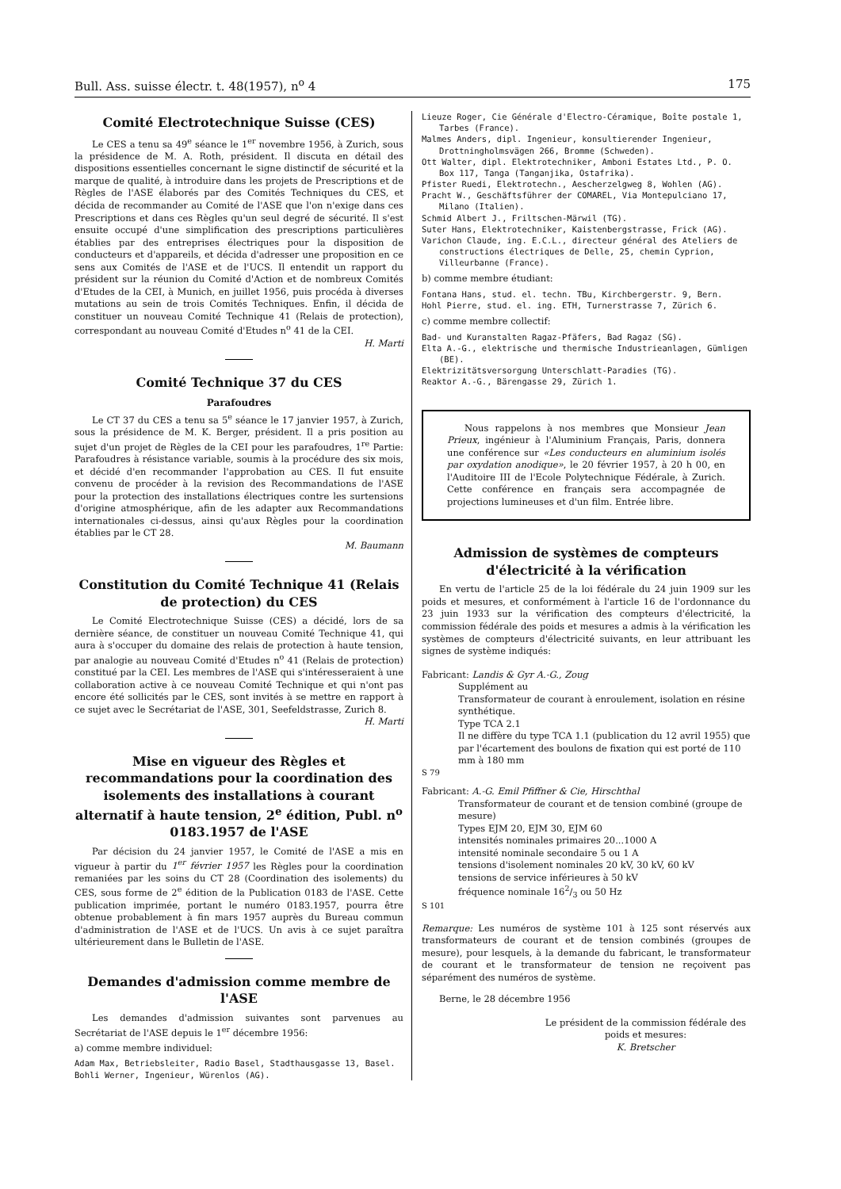Bull. Ass. suisse électr. t. 48(1957), n<sup>o</sup> 4 175
Comité Electrotechnique Suisse (CES)
Le CES a tenu sa 49<sup>e</sup> séance le 1<sup>er</sup> novembre 1956, à Zurich, sous la présidence de M. A. Roth, président. Il discuta en détail des dispositions essentielles concernant le signe distinctif de sécurité et la marque de qualité, à introduire dans les projets de Prescriptions et de Règles de l'ASE élaborés par des Comités Techniques du CES, et décida de recommander au Comité de l'ASE que l'on n'exige dans ces Prescriptions et dans ces Règles qu'un seul degré de sécurité. Il s'est ensuite occupé d'une simplification des prescriptions particulières établies par des entreprises électriques pour la disposition de conducteurs et d'appareils, et décida d'adresser une proposition en ce sens aux Comités de l'ASE et de l'UCS. Il entendit un rapport du président sur la réunion du Comité d'Action et de nombreux Comités d'Etudes de la CEI, à Munich, en juillet 1956, puis procéda à diverses mutations au sein de trois Comités Techniques. Enfin, il décida de constituer un nouveau Comité Technique 41 (Relais de protection), correspondant au nouveau Comité d'Etudes n<sup>o</sup> 41 de la CEI.
H. Marti
Comité Technique 37 du CES
Parafoudres
Le CT 37 du CES a tenu sa 5<sup>e</sup> séance le 17 janvier 1957, à Zurich, sous la présidence de M. K. Berger, président. Il a pris position au sujet d'un projet de Règles de la CEI pour les parafoudres, 1<sup>re</sup> Partie: Parafoudres à résistance variable, soumis à la procédure des six mois, et décidé d'en recommander l'approbation au CES. Il fut ensuite convenu de procéder à la revision des Recommandations de l'ASE pour la protection des installations électriques contre les surtensions d'origine atmosphérique, afin de les adapter aux Recommandations internationales ci-dessus, ainsi qu'aux Règles pour la coordination établies par le CT 28.
M. Baumann
Constitution du Comité Technique 41 (Relais de protection) du CES
Le Comité Electrotechnique Suisse (CES) a décidé, lors de sa dernière séance, de constituer un nouveau Comité Technique 41, qui aura à s'occuper du domaine des relais de protection à haute tension, par analogie au nouveau Comité d'Etudes n<sup>o</sup> 41 (Relais de protection) constitué par la CEI. Les membres de l'ASE qui s'intéresseraient à une collaboration active à ce nouveau Comité Technique et qui n'ont pas encore été sollicités par le CES, sont invités à se mettre en rapport à ce sujet avec le Secrétariat de l'ASE, 301, Seefeldstrasse, Zurich 8.
H. Marti
Mise en vigueur des Règles et recommandations pour la coordination des isolements des installations à courant alternatif à haute tension, 2<sup>e</sup> édition, Publ. n<sup>o</sup> 0183.1957 de l'ASE
Par décision du 24 janvier 1957, le Comité de l'ASE a mis en vigueur à partir du 1<sup>er</sup> février 1957 les Règles pour la coordination remaniées par les soins du CT 28 (Coordination des isolements) du CES, sous forme de 2<sup>e</sup> édition de la Publication 0183 de l'ASE. Cette publication imprimée, portant le numéro 0183.1957, pourra être obtenue probablement à fin mars 1957 auprès du Bureau commun d'administration de l'ASE et de l'UCS. Un avis à ce sujet paraîtra ultérieurement dans le Bulletin de l'ASE.
Demandes d'admission comme membre de l'ASE
Les demandes d'admission suivantes sont parvenues au Secrétariat de l'ASE depuis le 1<sup>er</sup> décembre 1956:
a) comme membre individuel:
Adam Max, Betriebsleiter, Radio Basel, Stadthausgasse 13, Basel.
Bohli Werner, Ingenieur, Würenlos (AG).
Lieuze Roger, Cie Générale d'Electro-Céramique, Boîte postale 1, Tarbes (France).
Malmes Anders, dipl. Ingenieur, konsultierender Ingenieur, Drottningholmsvägen 266, Bromme (Schweden).
Ott Walter, dipl. Elektrotechniker, Amboni Estates Ltd., P. O. Box 117, Tanga (Tanganjika, Ostafrika).
Pfister Ruedi, Elektrotechn., Aescherzelgweg 8, Wohlen (AG).
Pracht W., Geschäftsführer der COMAREL, Via Montepulciano 17, Milano (Italien).
Schmid Albert J., Friltschen-Märwil (TG).
Suter Hans, Elektrotechniker, Kaistenbergstrasse, Frick (AG).
Varichon Claude, ing. E.C.L., directeur général des Ateliers de constructions électriques de Delle, 25, chemin Cyprion, Villeurbanne (France).
b) comme membre étudiant:
Fontana Hans, stud. el. techn. TBu, Kirchbergerstr. 9, Bern.
Hohl Pierre, stud. el. ing. ETH, Turnerstrasse 7, Zürich 6.
c) comme membre collectif:
Bad- und Kuranstalten Ragaz-Pfäfers, Bad Ragaz (SG).
Elta A.-G., elektrische und thermische Industrieanlagen, Gümligen (BE).
Elektrizitätsversorgung Unterschlatt-Paradies (TG).
Reaktor A.-G., Bärengasse 29, Zürich 1.
Nous rappelons à nos membres que Monsieur Jean Prieux, ingénieur à l'Aluminium Français, Paris, donnera une conférence sur «Les conducteurs en aluminium isolés par oxydation anodique», le 20 février 1957, à 20 h 00, en l'Auditoire III de l'Ecole Polytechnique Fédérale, à Zurich. Cette conférence en français sera accompagnée de projections lumineuses et d'un film. Entrée libre.
Admission de systèmes de compteurs d'électricité à la vérification
En vertu de l'article 25 de la loi fédérale du 24 juin 1909 sur les poids et mesures, et conformément à l'article 16 de l'ordonnance du 23 juin 1933 sur la vérification des compteurs d'électricité, la commission fédérale des poids et mesures a admis à la vérification les systèmes de compteurs d'électricité suivants, en leur attribuant les signes de système indiqués:
Fabricant: Landis & Gyr A.-G., Zoug
Supplément au
Transformateur de courant à enroulement, isolation en résine synthétique.
Type TCA 2.1
Il ne diffère du type TCA 1.1 (publication du 12 avril 1955) que par l'écartement des boulons de fixation qui est porté de 110 mm à 180 mm
S 79
Fabricant: A.-G. Emil Pfiffner & Cie, Hirschthal
Transformateur de courant et de tension combiné (groupe de mesure)
Types EJM 20, EJM 30, EJM 60
intensités nominales primaires 20...1000 A
intensité nominale secondaire 5 ou 1 A
tensions d'isolement nominales 20 kV, 30 kV, 60 kV
tensions de service inférieures à 50 kV
fréquence nominale 162/3 ou 50 Hz
S 101
Remarque: Les numéros de système 101 à 125 sont réservés aux transformateurs de courant et de tension combinés (groupes de mesure), pour lesquels, à la demande du fabricant, le transformateur de courant et le transformateur de tension ne reçoivent pas séparément des numéros de système.
Berne, le 28 décembre 1956
Le président de la commission fédérale des poids et mesures:
K. Bretscher